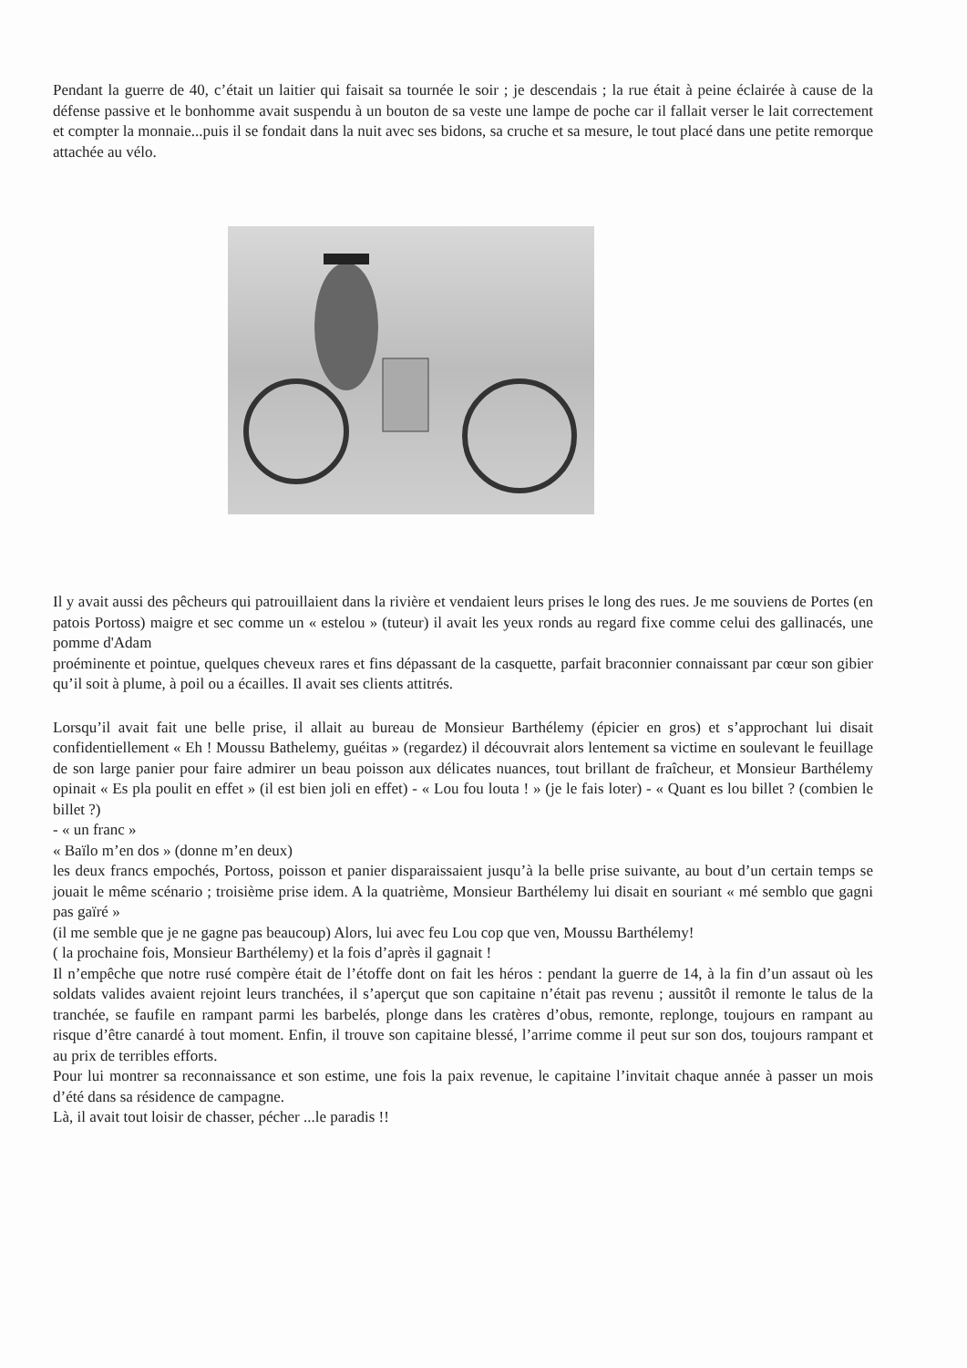Pendant la guerre de 40, c’était un laitier qui faisait sa tournée le soir ; je descendais ; la rue était à peine éclairée à cause de la défense passive et le bonhomme avait suspendu à un bouton de sa veste une lampe de poche car il fallait verser le lait correctement et compter la monnaie...puis il se fondait dans la nuit avec ses bidons, sa cruche et sa mesure, le tout placé dans une petite remorque attachée au vélo.
Il y avait aussi des pêcheurs qui patrouillaient dans la rivière et vendaient leurs prises le long des rues. Je me souviens de Portes (en patois Portoss) maigre et sec comme un « estelou » (tuteur) il avait les yeux ronds au regard fixe comme celui des gallinacés, une pomme d'Adam
proéminente et pointue, quelques cheveux rares et fins dépassant de la casquette, parfait braconnier connaissant par cœur son gibier qu’il soit à plume, à poil ou a écailles. Il avait ses clients attitrés.
Lorsqu’il avait fait une belle prise, il allait au bureau de Monsieur Barthélemy (épicier en gros) et s’approchant lui disait confidentiellement « Eh ! Moussu Bathelemy, guéitas » (regardez) il découvrait alors lentement sa victime en soulevant le feuillage de son large panier pour faire admirer un beau poisson aux délicates nuances, tout brillant de fraîcheur, et Monsieur Barthélemy opinait « Es pla poulit en effet » (il est bien joli en effet) - « Lou fou louta ! » (je le fais loter) - « Quant es lou billet ? (combien le billet ?)
- « un franc »
« Baïlo m’en dos » (donne m’en deux)
les deux francs empochés, Portoss, poisson et panier disparaissaient jusqu’à la belle prise suivante, au bout d’un certain temps se jouait le même scénario ; troisième prise idem. A la quatrième, Monsieur Barthélemy lui disait en souriant « mé semblo que gagni pas gaïré »
(il me semble que je ne gagne pas beaucoup) Alors, lui avec feu Lou cop que ven, Moussu Barthélemy!
( la prochaine fois, Monsieur Barthélemy) et la fois d’après il gagnait !
Il n’empêche que notre rusé compère était de l’étoffe dont on fait les héros : pendant la guerre de 14, à la fin d’un assaut où les soldats valides avaient rejoint leurs tranchées, il s’aperçut que son capitaine n’était pas revenu ; aussitôt il remonte le talus de la tranchée, se faufile en rampant parmi les barbelés, plonge dans les cratères d’obus, remonte, replonge, toujours en rampant au risque d’être canardé à tout moment. Enfin, il trouve son capitaine blessé, l’arrime comme il peut sur son dos, toujours rampant et au prix de terribles efforts.
Pour lui montrer sa reconnaissance et son estime, une fois la paix revenue, le capitaine l’invitait chaque année à passer un mois d’été dans sa résidence de campagne.
Là, il avait tout loisir de chasser, pécher ...le paradis !!